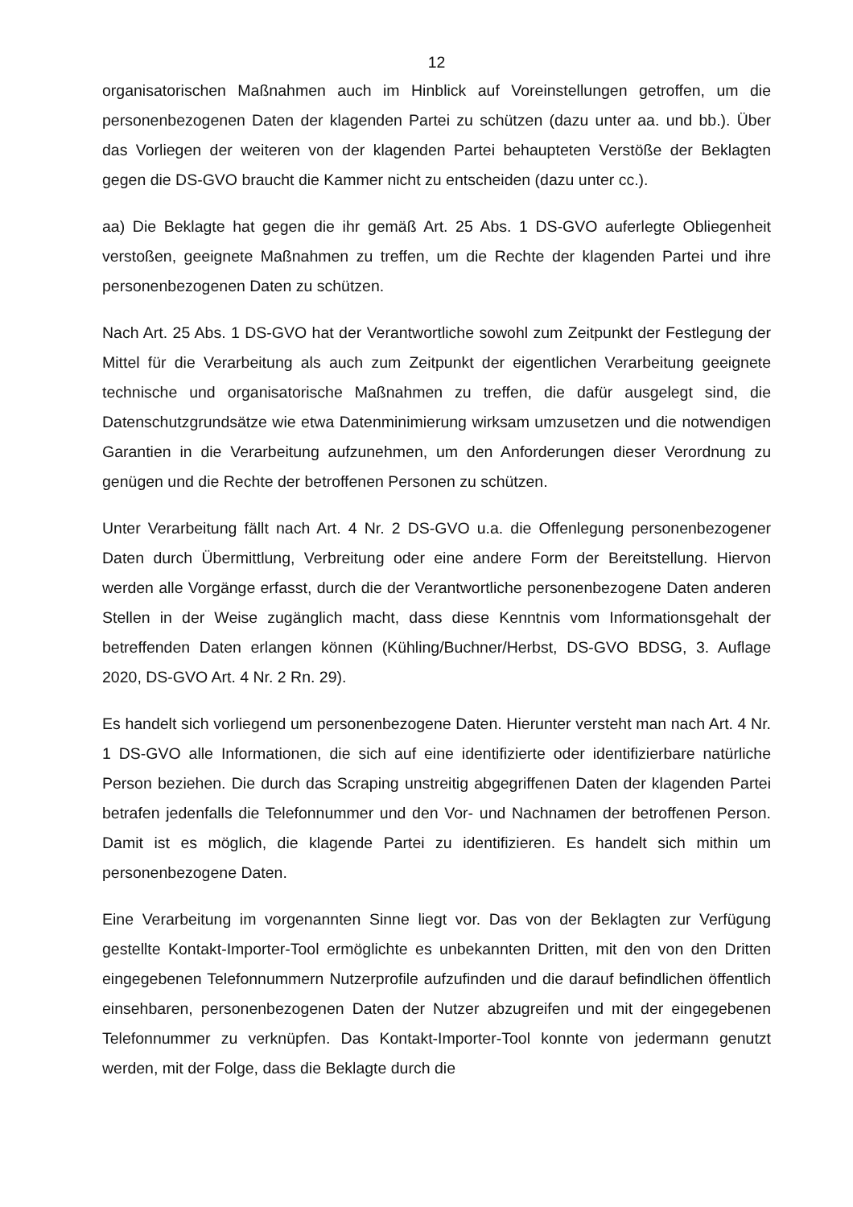12
organisatorischen Maßnahmen auch im Hinblick auf Voreinstellungen getroffen, um die personenbezogenen Daten der klagenden Partei zu schützen (dazu unter aa. und bb.). Über das Vorliegen der weiteren von der klagenden Partei behaupteten Verstöße der Beklagten gegen die DS-GVO braucht die Kammer nicht zu entscheiden (dazu unter cc.).
aa) Die Beklagte hat gegen die ihr gemäß Art. 25 Abs. 1 DS-GVO auferlegte Obliegenheit verstoßen, geeignete Maßnahmen zu treffen, um die Rechte der klagenden Partei und ihre personenbezogenen Daten zu schützen.
Nach Art. 25 Abs. 1 DS-GVO hat der Verantwortliche sowohl zum Zeitpunkt der Festlegung der Mittel für die Verarbeitung als auch zum Zeitpunkt der eigentlichen Verarbeitung geeignete technische und organisatorische Maßnahmen zu treffen, die dafür ausgelegt sind, die Datenschutzgrundsätze wie etwa Datenminimierung wirksam umzusetzen und die notwendigen Garantien in die Verarbeitung aufzunehmen, um den Anforderungen dieser Verordnung zu genügen und die Rechte der betroffenen Personen zu schützen.
Unter Verarbeitung fällt nach Art. 4 Nr. 2 DS-GVO u.a. die Offenlegung personenbezogener Daten durch Übermittlung, Verbreitung oder eine andere Form der Bereitstellung. Hiervon werden alle Vorgänge erfasst, durch die der Verantwortliche personenbezogene Daten anderen Stellen in der Weise zugänglich macht, dass diese Kenntnis vom Informationsgehalt der betreffenden Daten erlangen können (Kühling/Buchner/Herbst, DS-GVO BDSG, 3. Auflage 2020, DS-GVO Art. 4 Nr. 2 Rn. 29).
Es handelt sich vorliegend um personenbezogene Daten. Hierunter versteht man nach Art. 4 Nr. 1 DS-GVO alle Informationen, die sich auf eine identifizierte oder identifizierbare natürliche Person beziehen. Die durch das Scraping unstreitig abgegriffenen Daten der klagenden Partei betrafen jedenfalls die Telefonnummer und den Vor- und Nachnamen der betroffenen Person. Damit ist es möglich, die klagende Partei zu identifizieren. Es handelt sich mithin um personenbezogene Daten.
Eine Verarbeitung im vorgenannten Sinne liegt vor. Das von der Beklagten zur Verfügung gestellte Kontakt-Importer-Tool ermöglichte es unbekannten Dritten, mit den von den Dritten eingegebenen Telefonnummern Nutzerprofile aufzufinden und die darauf befindlichen öffentlich einsehbaren, personenbezogenen Daten der Nutzer abzugreifen und mit der eingegebenen Telefonnummer zu verknüpfen. Das Kontakt-Importer-Tool konnte von jedermann genutzt werden, mit der Folge, dass die Beklagte durch die